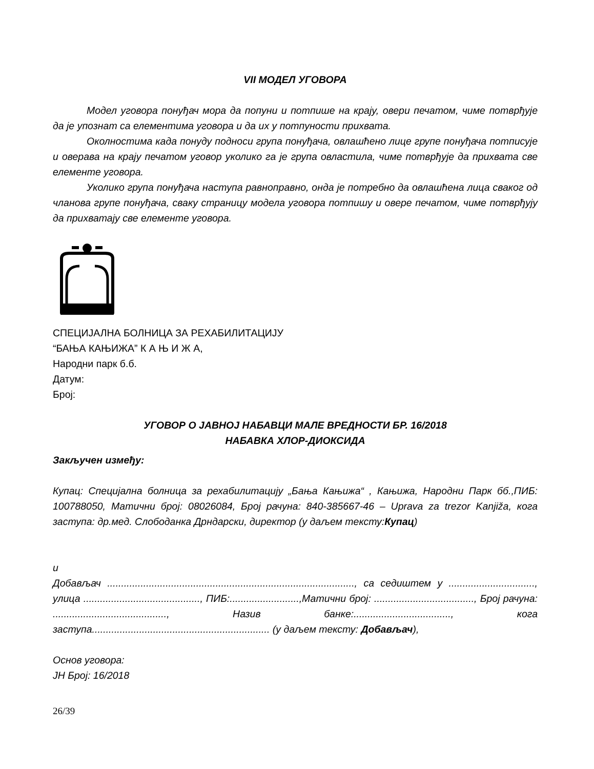VII МОДЕЛ УГОВОРА
Модел уговора понуђач мора да попуни и потпише на крају, овери печатом, чиме потврђује да је упознат са елементима уговора и да их у потпуности прихвата.
Околностима када понуду подноси група понуђача, овлашћено лице групе понуђача потписује и оверава на крају печатом уговор уколико га је група овластила, чиме потврђује да прихвата све елементе уговора.
Уколико група понуђача наступа равноправно, онда је потребно да овлашћена лица сваког од чланова групе понуђача, сваку страницу модела уговора потпишу и овере печатом, чиме потврђују да прихватају све елементе уговора.
СПЕЦИЈАЛНА БОЛНИЦА ЗА РЕХАБИЛИТАЦИЈУ
“БАЊА КАЊИЖА” К А Њ И Ж А,
Народни парк б.б.
Датум:
Број:
УГОВОР О ЈАВНОЈ НАБАВЦИ МАЛЕ ВРЕДНОСТИ БР. 16/2018
НАБАВКА ХЛОР-ДИОКСИДА
Закључен између:
Купац: Специјална болница за рехабилитацију „Бања Кањижа“ , Кањижа, Народни Парк бб.,ПИБ: 100788050, Матични број: 08026084, Број рачуна: 840-385667-46 – Uprava za trezor Kanjiža, кога заступа: др.мед. Слободанка Дрндарски, директор (у даљем тексту:Купац)
и
Добављач ........................................................................................., са седиштем у ..............................., улица .........................................., ПИБ:.........................,Матични број: ...................................., Број рачуна: ........................................., Назив банке:..................................., кога заступа................................................................ (у даљем тексту: Добављач),
Основ уговора:
ЈН Број: 16/2018
26/39